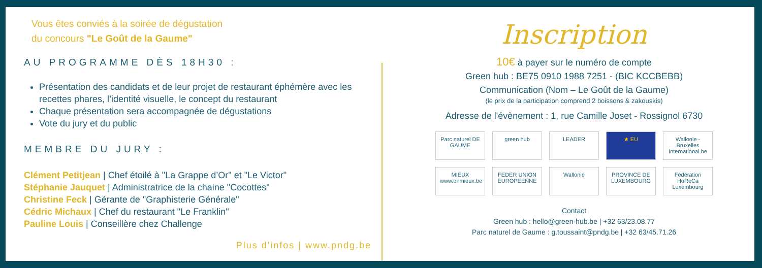Vous êtes conviés à la soirée de dégustation
du concours "Le Goût de la Gaume"
AU PROGRAMME DÈS 18H30 :
Présentation des candidats et de leur projet de restaurant éphémère avec les recettes phares, l’identité visuelle, le concept du restaurant
Chaque présentation sera accompagnée de dégustations
Vote du jury et du public
MEMBRE DU JURY :
Clément Petitjean | Chef étoilé à "La Grappe d’Or" et "Le Victor"
Stéphanie Jauquet | Administratrice de la chaine "Cocottes"
Christine Feck | Gérante de "Graphisterie Générale"
Cédric Michaux | Chef du restaurant "Le Franklin"
Pauline Louis | Conseillère chez Challenge
Plus d'infos | www.pndg.be
Inscription
10€ à payer sur le numéro de compte
Green hub : BE75 0910 1988 7251 - (BIC KCCBEBB)
Communication (Nom – Le Goût de la Gaume)
(le prix de la participation comprend 2 boissons & zakouskis)
Adresse de l'évènement : 1, rue Camille Joset - Rossignol 6730
Parc naturel DE GAUME
green hub
LEADER
★ EU
Wallonie - Bruxelles International.be
MIEUX www.enmieux.be
FEDER UNION EUROPEENNE
Wallonie
PROVINCE DE LUXEMBOURG
Fédération HoReCa Luxembourg
Contact
Green hub : hello@green-hub.be | +32 63/23.08.77
Parc naturel de Gaume : g.toussaint@pndg.be | +32 63/45.71.26